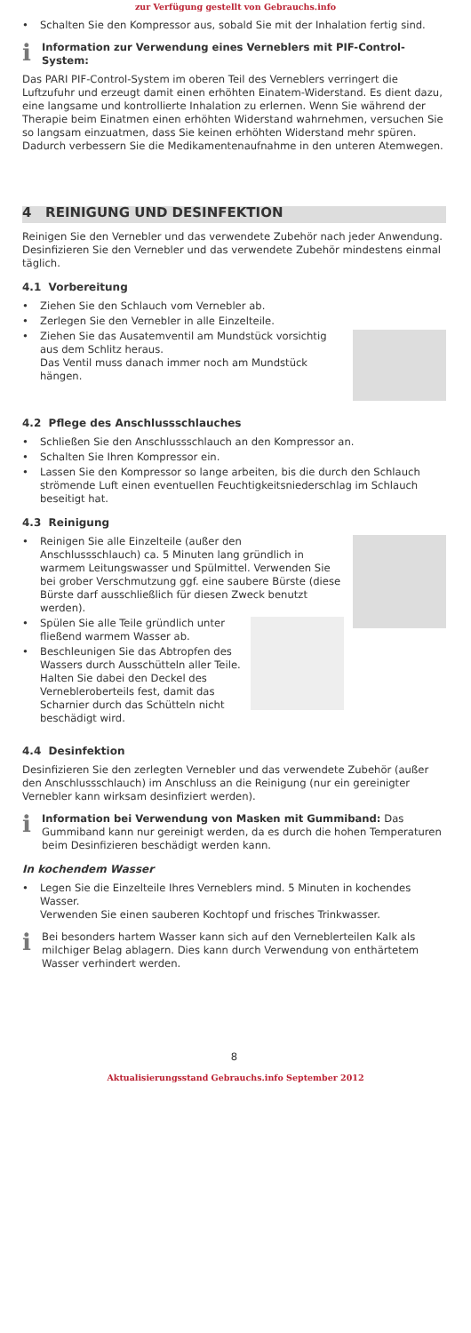zur Verfügung gestellt von Gebrauchs.info
• Schalten Sie den Kompressor aus, sobald Sie mit der Inhalation fertig sind.
i
Information zur Verwendung eines Verneblers mit PIF-Control-System:
Das PARI PIF-Control-System im oberen Teil des Verneblers verringert die Luftzufuhr und erzeugt damit einen erhöhten Einatem-Widerstand. Es dient dazu, eine langsame und kontrollierte Inhalation zu erlernen. Wenn Sie während der Therapie beim Einatmen einen erhöhten Widerstand wahrnehmen, versuchen Sie so langsam einzuatmen, dass Sie keinen erhöhten Widerstand mehr spüren. Dadurch verbessern Sie die Medikamentenaufnahme in den unteren Atemwegen.
4 REINIGUNG UND DESINFEKTION
Reinigen Sie den Vernebler und das verwendete Zubehör nach jeder Anwendung. Desinfizieren Sie den Vernebler und das verwendete Zubehör mindestens einmal täglich.
4.1 Vorbereitung
• Ziehen Sie den Schlauch vom Vernebler ab.
• Zerlegen Sie den Vernebler in alle Einzelteile.
• Ziehen Sie das Ausatemventil am Mundstück vorsichtig aus dem Schlitz heraus.
Das Ventil muss danach immer noch am Mundstück hängen.
4.2 Pflege des Anschlussschlauches
• Schließen Sie den Anschlussschlauch an den Kompressor an.
• Schalten Sie Ihren Kompressor ein.
• Lassen Sie den Kompressor so lange arbeiten, bis die durch den Schlauch strömende Luft einen eventuellen Feuchtigkeitsniederschlag im Schlauch beseitigt hat.
4.3 Reinigung
• Reinigen Sie alle Einzelteile (außer den Anschlussschlauch) ca. 5 Minuten lang gründlich in warmem Leitungswasser und Spülmittel. Verwenden Sie bei grober Verschmutzung ggf. eine saubere Bürste (diese Bürste darf ausschließlich für diesen Zweck benutzt werden).
• Spülen Sie alle Teile gründlich unter fließend warmem Wasser ab.
• Beschleunigen Sie das Abtropfen des Wassers durch Ausschütteln aller Teile. Halten Sie dabei den Deckel des Verneblerober­teils fest, damit das Scharnier durch das Schütteln nicht beschädigt wird.
4.4 Desinfektion
Desinfizieren Sie den zerlegten Vernebler und das verwendete Zubehör (außer den Anschlussschlauch) im Anschluss an die Reinigung (nur ein gereinigter Vernebler kann wirksam desinfiziert werden).
i
Information bei Verwendung von Masken mit Gummiband: Das Gummiband kann nur gereinigt werden, da es durch die hohen Temperaturen beim Desinfizieren beschädigt werden kann.
In kochendem Wasser
• Legen Sie die Einzelteile Ihres Verneblers mind. 5 Minuten in kochendes Wasser.
Verwenden Sie einen sauberen Kochtopf und frisches Trinkwasser.
i
Bei besonders hartem Wasser kann sich auf den Verneblerteilen Kalk als milchiger Belag ablagern. Dies kann durch Verwendung von enthärtetem Wasser verhindert werden.
8
Aktualisierungsstand Gebrauchs.info September 2012